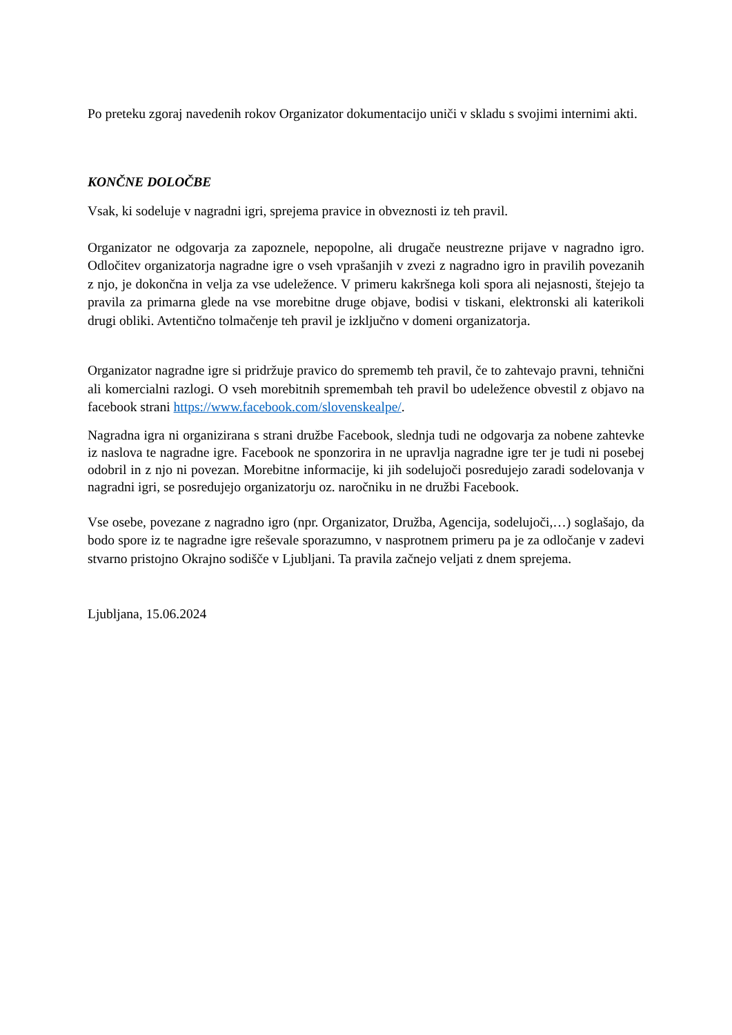Po preteku zgoraj navedenih rokov Organizator dokumentacijo uniči v skladu s svojimi internimi akti.
KONČNE DOLOČBE
Vsak, ki sodeluje v nagradni igri, sprejema pravice in obveznosti iz teh pravil.
Organizator ne odgovarja za zapoznele, nepopolne, ali drugače neustrezne prijave v nagradno igro. Odločitev organizatorja nagradne igre o vseh vprašanjih v zvezi z nagradno igro in pravilih povezanih z njo, je dokončna in velja za vse udeležence. V primeru kakršnega koli spora ali nejasnosti, štejejo ta pravila za primarna glede na vse morebitne druge objave, bodisi v tiskani, elektronski ali katerikoli drugi obliki. Avtentično tolmačenje teh pravil je izključno v domeni organizatorja.
Organizator nagradne igre si pridržuje pravico do sprememb teh pravil, če to zahtevajo pravni, tehnični ali komercialni razlogi. O vseh morebitnih spremembah teh pravil bo udeležence obvestil z objavo na facebook strani https://www.facebook.com/slovenskealpe/.
Nagradna igra ni organizirana s strani družbe Facebook, slednja tudi ne odgovarja za nobene zahtevke iz naslova te nagradne igre. Facebook ne sponzorira in ne upravlja nagradne igre ter je tudi ni posebej odobril in z njo ni povezan. Morebitne informacije, ki jih sodelujoči posredujejo zaradi sodelovanja v nagradni igri, se posredujejo organizatorju oz. naročniku in ne družbi Facebook.
Vse osebe, povezane z nagradno igro (npr. Organizator, Družba, Agencija, sodelujoči,…) soglašajo, da bodo spore iz te nagradne igre reševale sporazumno, v nasprotnem primeru pa je za odločanje v zadevi stvarno pristojno Okrajno sodišče v Ljubljani. Ta pravila začnejo veljati z dnem sprejema.
Ljubljana, 15.06.2024